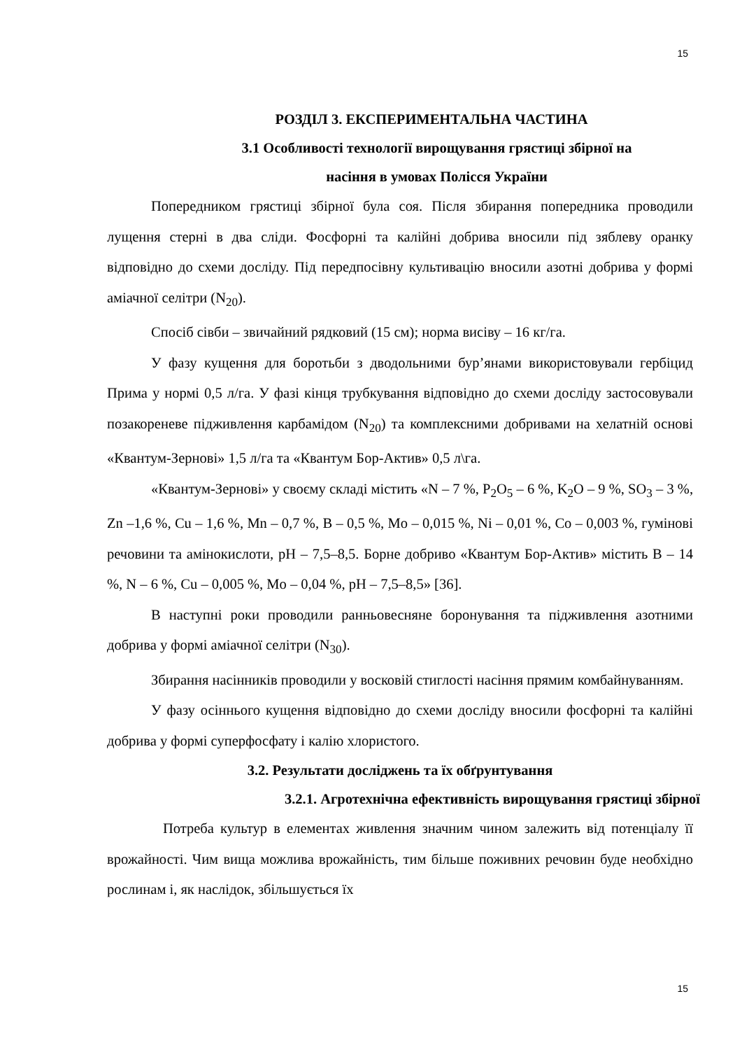15
РОЗДІЛ 3. ЕКСПЕРИМЕНТАЛЬНА ЧАСТИНА
3.1 Особливості технології вирощування грястиці збірної на
насіння в умовах Полісся України
Попередником грястиці збірної була соя. Після збирання попередника проводили лущення стерні в два сліди. Фосфорні та калійні добрива вносили під зяблеву оранку відповідно до схеми досліду. Під передпосівну культивацію вносили азотні добрива у формі аміачної селітри (N<sub>20</sub>).
Спосіб сівби – звичайний рядковий (15 см); норма висіву – 16 кг/га.
У фазу кущення для боротьби з дводольними бур’янами використовували гербіцид Прима у нормі 0,5 л/га. У фазі кінця трубкування відповідно до схеми досліду застосовували позакореневе підживлення карбамідом (N<sub>20</sub>) та комплексними добривами на хелатній основі «Квантум-Зернові» 1,5 л/га та «Квантум Бор-Актив» 0,5 л\га.
«Квантум-Зернові» у своєму складі містить «N – 7 %, P<sub>2</sub>O<sub>5</sub> – 6 %, K<sub>2</sub>O – 9 %, SO<sub>3</sub> – 3 %, Zn –1,6 %, Cu – 1,6 %, Mn – 0,7 %, B – 0,5 %, Mo – 0,015 %, Ni – 0,01 %, Co – 0,003 %, гумінові речовини та амінокислоти, pH – 7,5–8,5. Борне добриво «Квантум Бор-Актив» містить B – 14 %, N – 6 %, Cu – 0,005 %, Mo – 0,04 %, pH – 7,5–8,5» [36].
В наступні роки проводили ранньовесняне боронування та підживлення азотними добрива у формі аміачної селітри (N<sub>30</sub>).
Збирання насінників проводили у восковій стиглості насіння прямим комбайнуванням.
У фазу осіннього кущення відповідно до схеми досліду вносили фосфорні та калійні добрива у формі суперфосфату і калію хлористого.
3.2. Результати досліджень та їх обґрунтування
3.2.1. Агротехнічна ефективність вирощування грястиці збірної
Потреба культур в елементах живлення значним чином залежить від потенціалу її врожайності. Чим вища можлива врожайність, тим більше поживних речовин буде необхідно рослинам і, як наслідок, збільшується їх
15